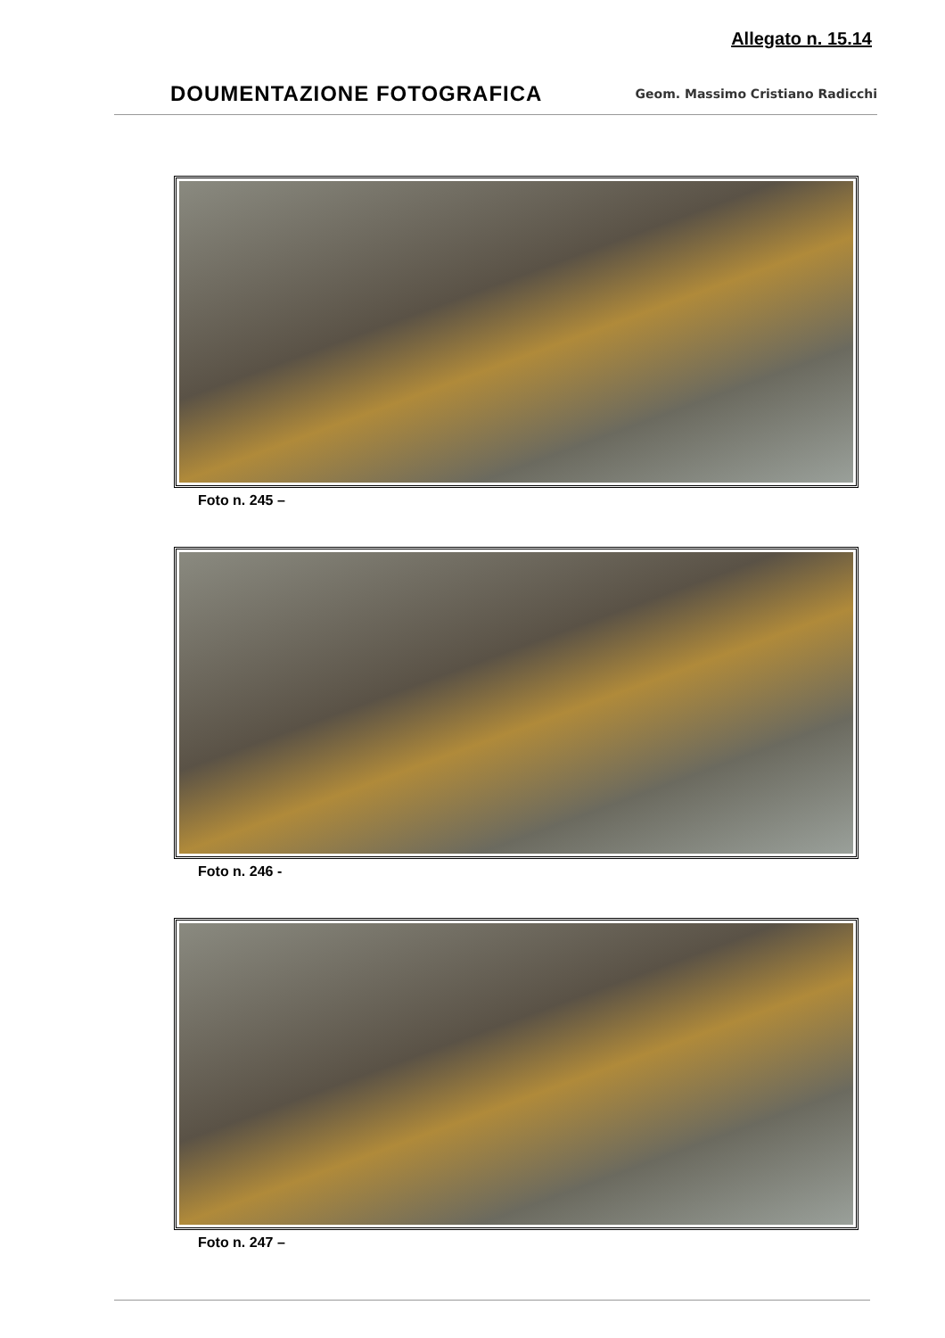Allegato n. 15.14
DOUMENTAZIONE FOTOGRAFICA Geom. Massimo Cristiano Radicchi
Foto n. 245 –
Foto n. 246 -
Foto n. 247 –